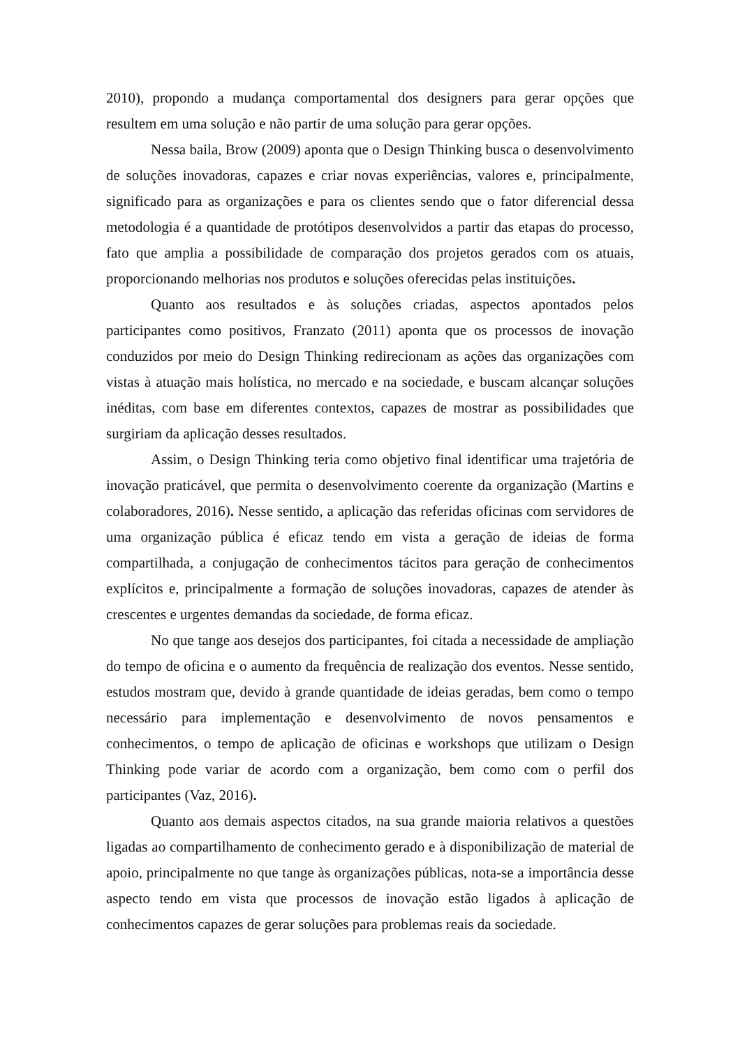2010), propondo a mudança comportamental dos designers para gerar opções que resultem em uma solução e não partir de uma solução para gerar opções.
Nessa baila, Brow (2009) aponta que o Design Thinking busca o desenvolvimento de soluções inovadoras, capazes e criar novas experiências, valores e, principalmente, significado para as organizações e para os clientes sendo que o fator diferencial dessa metodologia é a quantidade de protótipos desenvolvidos a partir das etapas do processo, fato que amplia a possibilidade de comparação dos projetos gerados com os atuais, proporcionando melhorias nos produtos e soluções oferecidas pelas instituições.
Quanto aos resultados e às soluções criadas, aspectos apontados pelos participantes como positivos, Franzato (2011) aponta que os processos de inovação conduzidos por meio do Design Thinking redirecionam as ações das organizações com vistas à atuação mais holística, no mercado e na sociedade, e buscam alcançar soluções inéditas, com base em diferentes contextos, capazes de mostrar as possibilidades que surgiriam da aplicação desses resultados.
Assim, o Design Thinking teria como objetivo final identificar uma trajetória de inovação praticável, que permita o desenvolvimento coerente da organização (Martins e colaboradores, 2016). Nesse sentido, a aplicação das referidas oficinas com servidores de uma organização pública é eficaz tendo em vista a geração de ideias de forma compartilhada, a conjugação de conhecimentos tácitos para geração de conhecimentos explícitos e, principalmente a formação de soluções inovadoras, capazes de atender às crescentes e urgentes demandas da sociedade, de forma eficaz.
No que tange aos desejos dos participantes, foi citada a necessidade de ampliação do tempo de oficina e o aumento da frequência de realização dos eventos. Nesse sentido, estudos mostram que, devido à grande quantidade de ideias geradas, bem como o tempo necessário para implementação e desenvolvimento de novos pensamentos e conhecimentos, o tempo de aplicação de oficinas e workshops que utilizam o Design Thinking pode variar de acordo com a organização, bem como com o perfil dos participantes (Vaz, 2016).
Quanto aos demais aspectos citados, na sua grande maioria relativos a questões ligadas ao compartilhamento de conhecimento gerado e à disponibilização de material de apoio, principalmente no que tange às organizações públicas, nota-se a importância desse aspecto tendo em vista que processos de inovação estão ligados à aplicação de conhecimentos capazes de gerar soluções para problemas reais da sociedade.